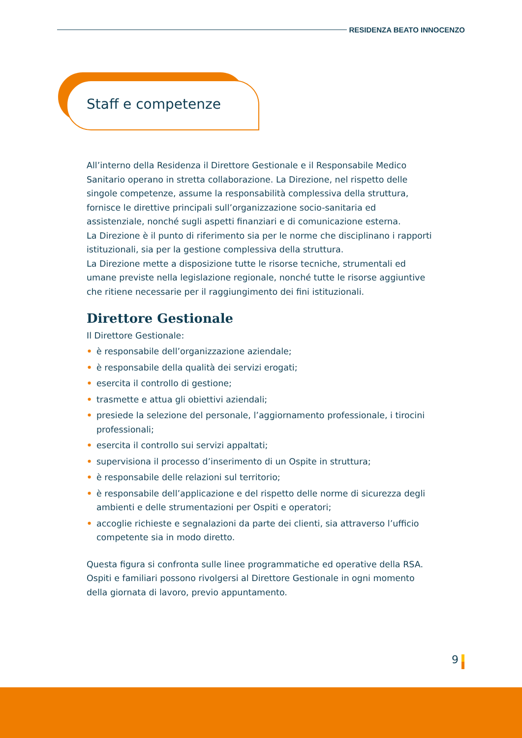RESIDENZA BEATO INNOCENZO
Staff e competenze
All’interno della Residenza il Direttore Gestionale e il Responsabile Medico Sanitario operano in stretta collaborazione. La Direzione, nel rispetto delle singole competenze, assume la responsabilità complessiva della struttura, fornisce le direttive principali sull’organizzazione socio-sanitaria ed assistenziale, nonché sugli aspetti finanziari e di comunicazione esterna.
La Direzione è il punto di riferimento sia per le norme che disciplinano i rapporti istituzionali, sia per la gestione complessiva della struttura.
La Direzione mette a disposizione tutte le risorse tecniche, strumentali ed umane previste nella legislazione regionale, nonché tutte le risorse aggiuntive che ritiene necessarie per il raggiungimento dei fini istituzionali.
Direttore Gestionale
Il Direttore Gestionale:
• è responsabile dell’organizzazione aziendale;
• è responsabile della qualità dei servizi erogati;
• esercita il controllo di gestione;
• trasmette e attua gli obiettivi aziendali;
• presiede la selezione del personale, l’aggiornamento professionale, i tirocini professionali;
• esercita il controllo sui servizi appaltati;
• supervisiona il processo d’inserimento di un Ospite in struttura;
• è responsabile delle relazioni sul territorio;
• è responsabile dell’applicazione e del rispetto delle norme di sicurezza degli ambienti e delle strumentazioni per Ospiti e operatori;
• accoglie richieste e segnalazioni da parte dei clienti, sia attraverso l’ufficio competente sia in modo diretto.
Questa figura si confronta sulle linee programmatiche ed operative della RSA. Ospiti e familiari possono rivolgersi al Direttore Gestionale in ogni momento della giornata di lavoro, previo appuntamento.
9